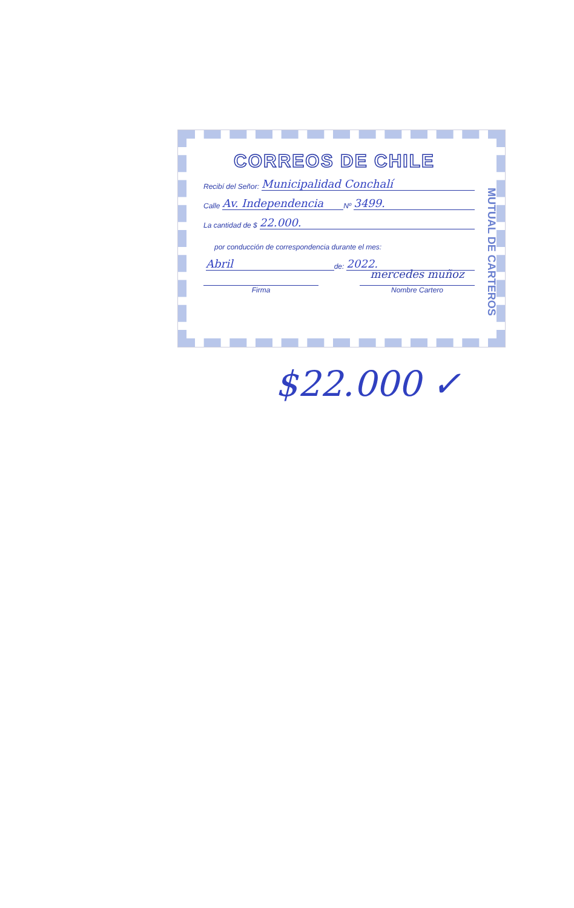CORREOS DE CHILE
Recibí del Señor: Municipalidad Conchalí
Calle Av. Independencia Nº 3499.
La cantidad de $ 22.000.
por conducción de correspondencia durante el mes:
Abril de: 2022.
Firma
mercedes muñoz
Nombre Cartero
MUTUAL DE CARTEROS
$22.000 ✓